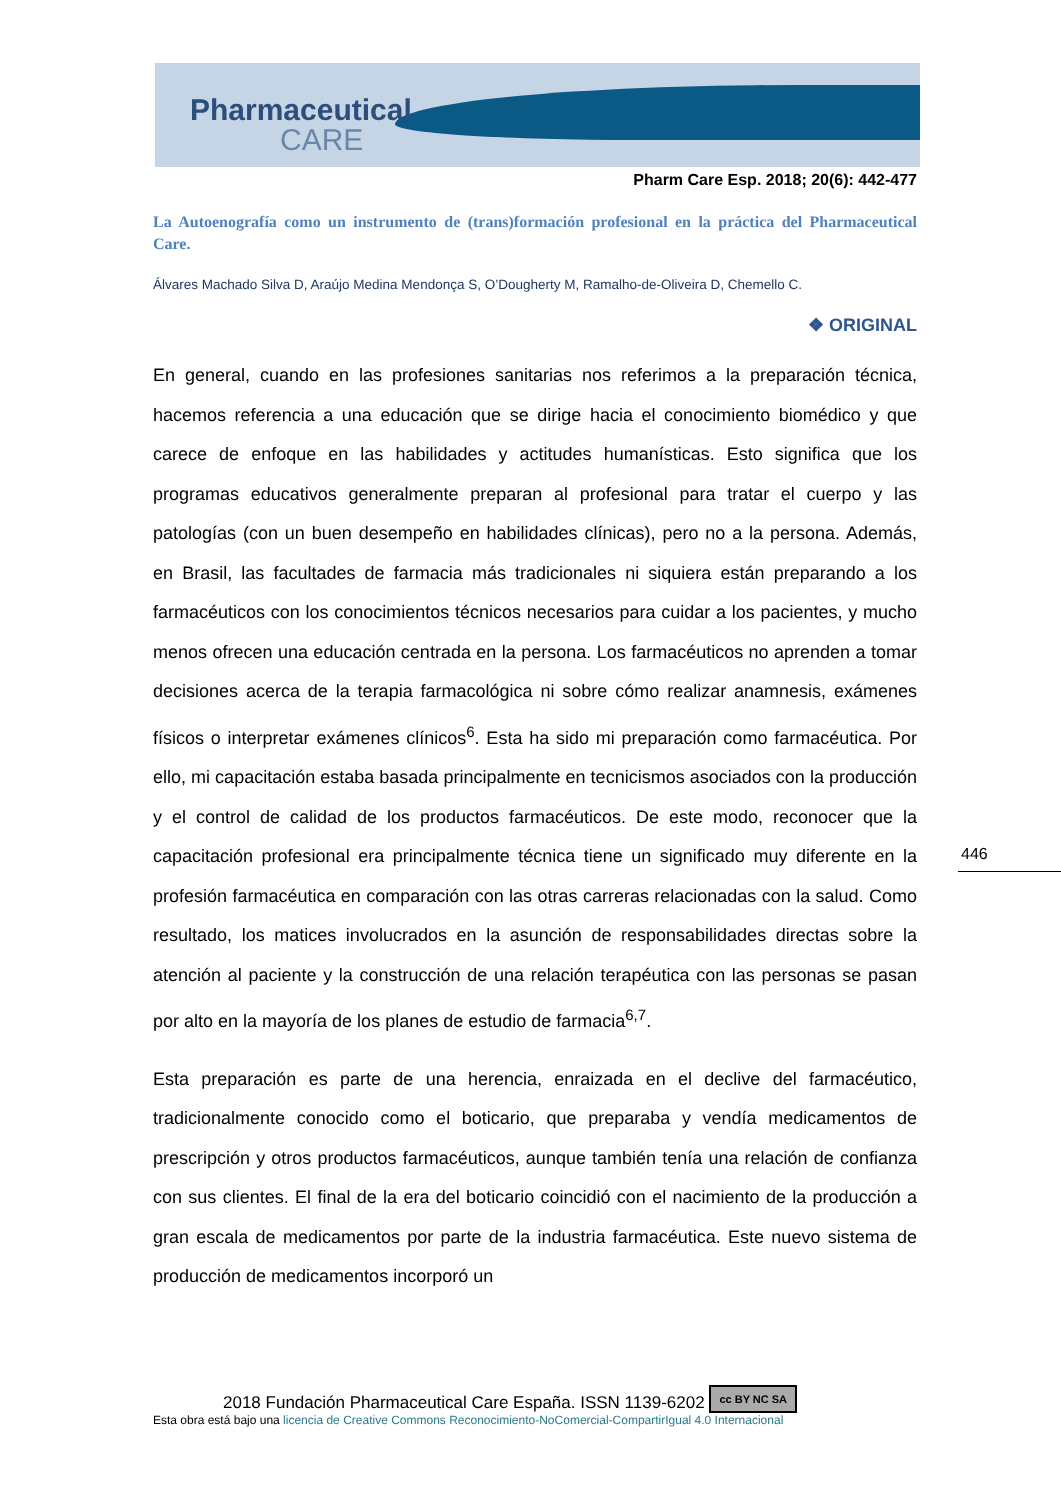Pharmaceutical
CARE
Pharm Care Esp. 2018; 20(6): 442-477
La Autoenografía como un instrumento de (trans)formación profesional en la práctica del Pharmaceutical Care.
Álvares Machado Silva D, Araújo Medina Mendonça S, O’Dougherty M, Ramalho-de-Oliveira D, Chemello C.
❖ ORIGINAL
En general, cuando en las profesiones sanitarias nos referimos a la preparación técnica, hacemos referencia a una educación que se dirige hacia el conocimiento biomédico y que carece de enfoque en las habilidades y actitudes humanísticas. Esto significa que los programas educativos generalmente preparan al profesional para tratar el cuerpo y las patologías (con un buen desempeño en habilidades clínicas), pero no a la persona. Además, en Brasil, las facultades de farmacia más tradicionales ni siquiera están preparando a los farmacéuticos con los conocimientos técnicos necesarios para cuidar a los pacientes, y mucho menos ofrecen una educación centrada en la persona. Los farmacéuticos no aprenden a tomar decisiones acerca de la terapia farmacológica ni sobre cómo realizar anamnesis, exámenes físicos o interpretar exámenes clínicos<sup>6</sup>. Esta ha sido mi preparación como farmacéutica. Por ello, mi capacitación estaba basada principalmente en tecnicismos asociados con la producción y el control de calidad de los productos farmacéuticos. De este modo, reconocer que la capacitación profesional era principalmente técnica tiene un significado muy diferente en la profesión farmacéutica en comparación con las otras carreras relacionadas con la salud. Como resultado, los matices involucrados en la asunción de responsabilidades directas sobre la atención al paciente y la construcción de una relación terapéutica con las personas se pasan por alto en la mayoría de los planes de estudio de farmacia<sup>6,7</sup>.
Esta preparación es parte de una herencia, enraizada en el declive del farmacéutico, tradicionalmente conocido como el boticario, que preparaba y vendía medicamentos de prescripción y otros productos farmacéuticos, aunque también tenía una relación de confianza con sus clientes. El final de la era del boticario coincidió con el nacimiento de la producción a gran escala de medicamentos por parte de la industria farmacéutica. Este nuevo sistema de producción de medicamentos incorporó un
446
2018 Fundación Pharmaceutical Care España. ISSN 1139-6202 cc BY NC SA
Esta obra está bajo una licencia de Creative Commons Reconocimiento-NoComercial-CompartirIgual 4.0 Internacional